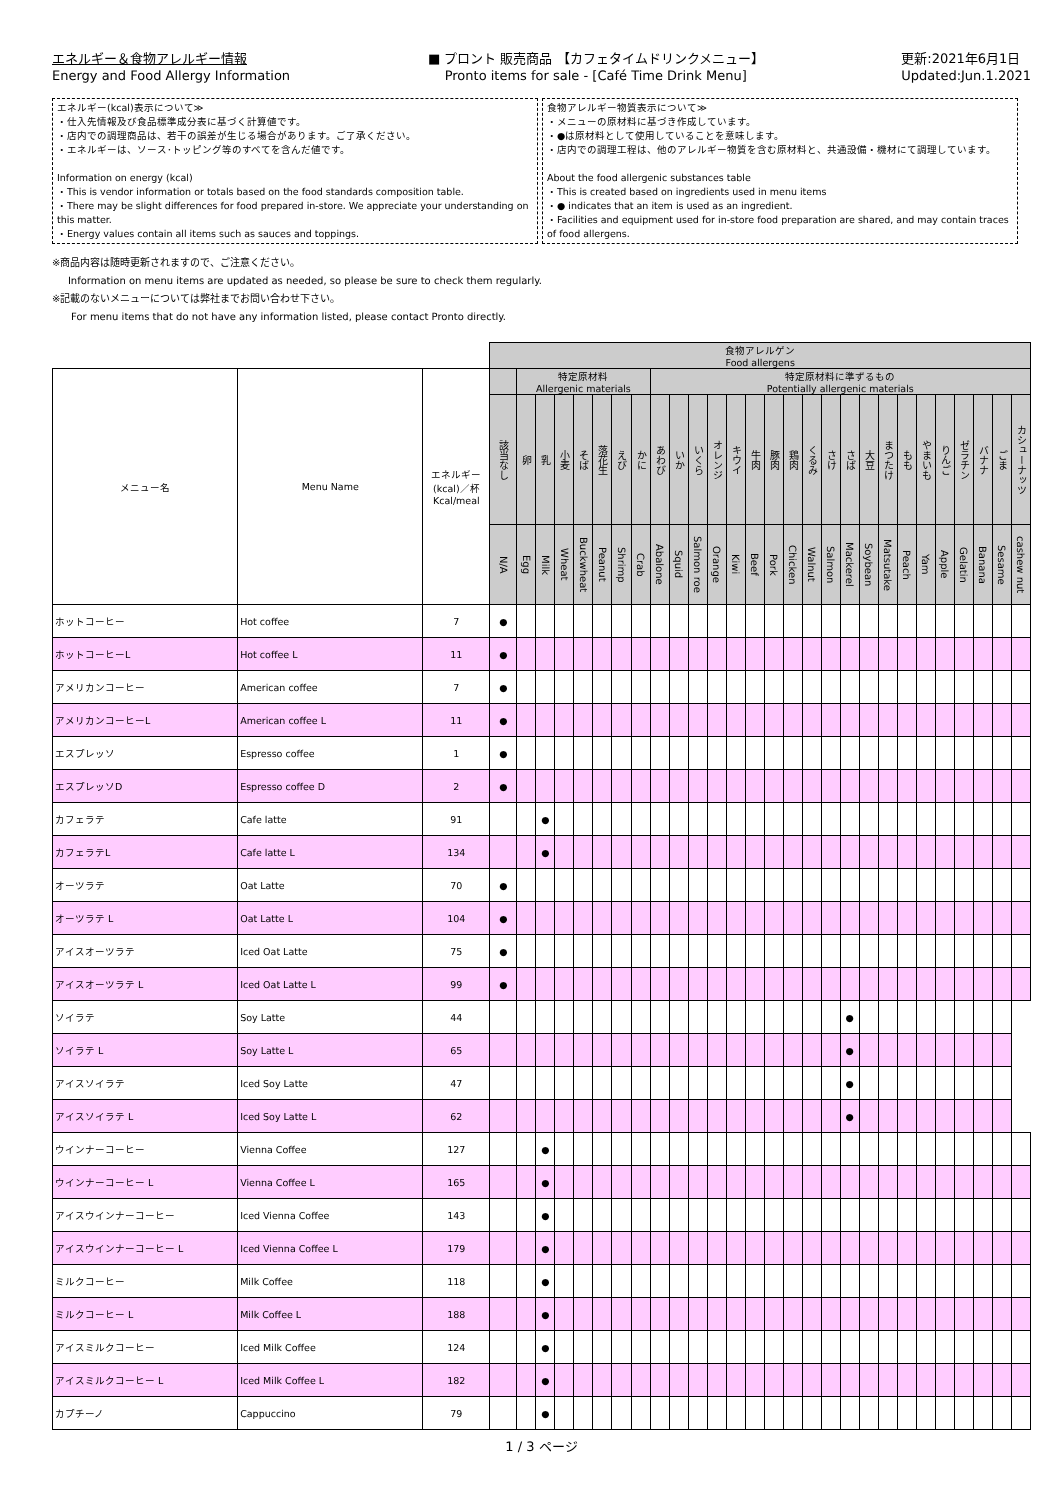エネルギー＆食物アレルギー情報
Energy and Food Allergy Information
■ プロント 販売商品 【カフェタイムドリンクメニュー】
Pronto items for sale - [Café Time Drink Menu]
更新:2021年6月1日
Updated:Jun.1.2021
エネルギー(kcal)表示について≫
・仕入先情報及び食品標準成分表に基づく計算値です。
・店内での調理商品は、若干の誤差が生じる場合があります。ご了承ください。
・エネルギーは、ソース･トッピング等のすべてを含んだ値です。
Information on energy (kcal)
・This is vendor information or totals based on the food standards composition table.
・There may be slight differences for food prepared in-store. We appreciate your understanding on this matter.
・Energy values contain all items such as sauces and toppings.
食物アレルギー物質表示について≫
・メニューの原材料に基づき作成しています。
・●は原材料として使用していることを意味します。
・店内での調理工程は、他のアレルギー物質を含む原材料と、共通設備・機材にて調理しています。
About the food allergenic substances table
・This is created based on ingredients used in menu items
・● indicates that an item is used as an ingredient.
・Facilities and equipment used for in-store food preparation are shared, and may contain traces of food allergens.
※商品内容は随時更新されますので、ご注意ください。
Information on menu items are updated as needed, so please be sure to check them regularly.
※記載のないメニューについては弊社までお問い合わせ下さい。
For menu items that do not have any information listed, please contact Pronto directly.
| | | | 食物アレルゲン Food allergens | | | | | | | | | | | | | | | | | | | | | | | | | | | |
| --- | --- | --- | --- | --- | --- | --- | --- | --- | --- | --- | --- | --- | --- | --- | --- | --- | --- | --- | --- | --- | --- | --- | --- | --- | --- | --- | --- | --- | --- | --- |
| メニュー名 | Menu Name | エネルギー (kcal)／杯 Kcal/meal | | 特定原材料 Allergenic materials | | | | | | | 特定原材料に準ずるもの Potentially allergenic materials | | | | | | | | | | | | | | | | | | | |
| | | | 該当なし | 卵 | 乳 | 小麦 | そば | 落花生 | えび | かに | あわび | いか | いくら | オレンジ | キウイ | 牛肉 | 豚肉 | 鶏肉 | くるみ | さけ | さば | 大豆 | まつたけ | もも | やまいも | りんご | ゼラチン | バナナ | ごま | カシューナッツ |
| | | | N/A | Egg | Milk | Wheat | Buckwheat | Peanut | Shrimp | Crab | Abalone | Squid | Salmon roe | Orange | Kiwi | Beef | Pork | Chicken | Walnut | Salmon | Mackerel | Soybean | Matsutake | Peach | Yam | Apple | Gelatin | Banana | Sesame | cashew nut |
| ホットコーヒー | Hot coffee | 7 | ● | | | | | | | | | | | | | | | | | | | | | | | | | | | |
| ホットコーヒーL | Hot coffee L | 11 | ● | | | | | | | | | | | | | | | | | | | | | | | | | | | |
| アメリカンコーヒー | American coffee | 7 | ● | | | | | | | | | | | | | | | | | | | | | | | | | | | |
| アメリカンコーヒーL | American coffee L | 11 | ● | | | | | | | | | | | | | | | | | | | | | | | | | | | |
| エスプレッソ | Espresso coffee | 1 | ● | | | | | | | | | | | | | | | | | | | | | | | | | | | |
| エスプレッソD | Espresso coffee D | 2 | ● | | | | | | | | | | | | | | | | | | | | | | | | | | | |
| カフェラテ | Cafe latte | 91 | | | ● | | | | | | | | | | | | | | | | | | | | | | | | | |
| カフェラテL | Cafe latte L | 134 | | | ● | | | | | | | | | | | | | | | | | | | | | | | | | |
| オーツラテ | Oat Latte | 70 | ● | | | | | | | | | | | | | | | | | | | | | | | | | | | |
| オーツラテ L | Oat Latte L | 104 | ● | | | | | | | | | | | | | | | | | | | | | | | | | | | |
| アイスオーツラテ | Iced Oat Latte | 75 | ● | | | | | | | | | | | | | | | | | | | | | | | | | | | |
| アイスオーツラテ L | Iced Oat Latte L | 99 | ● | | | | | | | | | | | | | | | | | | | | | | | | | | | |
| ソイラテ | Soy Latte | 44 | | | | | | | | | | | | | | | | | | | ● | | | | | | | | | |
| ソイラテ L | Soy Latte L | 65 | | | | | | | | | | | | | | | | | | | ● | | | | | | | | | |
| アイスソイラテ | Iced Soy Latte | 47 | | | | | | | | | | | | | | | | | | | ● | | | | | | | | | |
| アイスソイラテ L | Iced Soy Latte L | 62 | | | | | | | | | | | | | | | | | | | ● | | | | | | | | | |
| ウインナーコーヒー | Vienna Coffee | 127 | | | ● | | | | | | | | | | | | | | | | | | | | | | | | | |
| ウインナーコーヒー L | Vienna Coffee L | 165 | | | ● | | | | | | | | | | | | | | | | | | | | | | | | | |
| アイスウインナーコーヒー | Iced Vienna Coffee | 143 | | | ● | | | | | | | | | | | | | | | | | | | | | | | | | |
| アイスウインナーコーヒー L | Iced Vienna Coffee L | 179 | | | ● | | | | | | | | | | | | | | | | | | | | | | | | | |
| ミルクコーヒー | Milk Coffee | 118 | | | ● | | | | | | | | | | | | | | | | | | | | | | | | | |
| ミルクコーヒー L | Milk Coffee L | 188 | | | ● | | | | | | | | | | | | | | | | | | | | | | | | | |
| アイスミルクコーヒー | Iced Milk Coffee | 124 | | | ● | | | | | | | | | | | | | | | | | | | | | | | | | |
| アイスミルクコーヒー L | Iced Milk Coffee L | 182 | | | ● | | | | | | | | | | | | | | | | | | | | | | | | | |
| カプチーノ | Cappuccino | 79 | | | ● | | | | | | | | | | | | | | | | | | | | | | | | | |
1 / 3 ページ